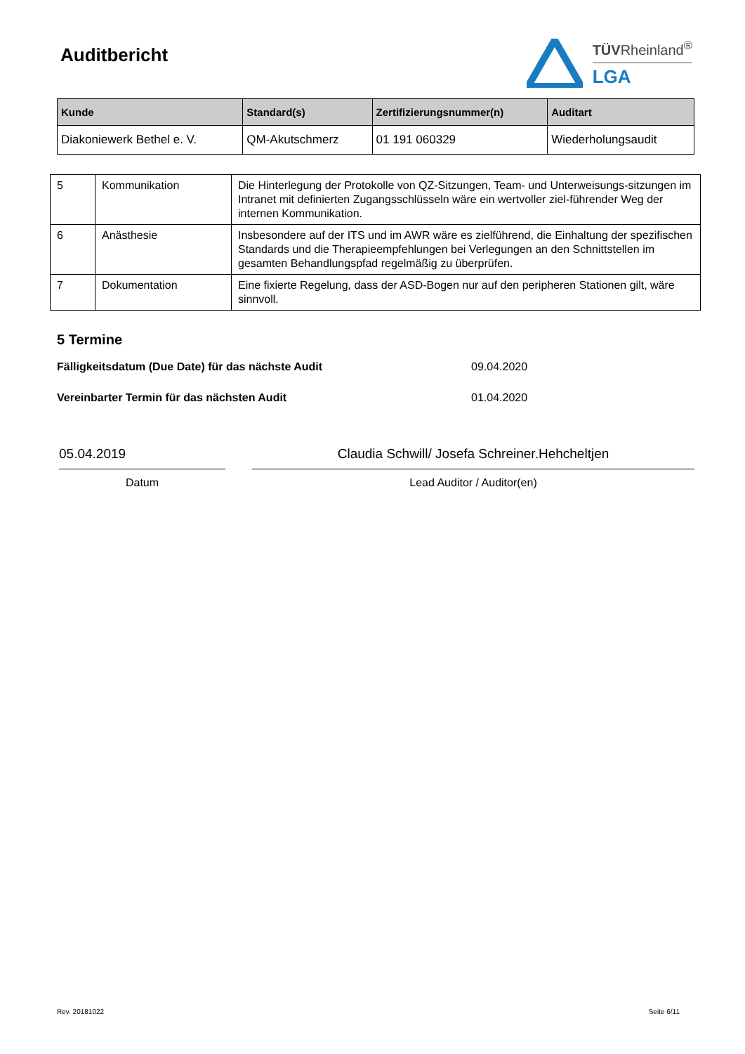Auditbericht
TÜVRheinland<sup>®</sup>
LGA
| Kunde | Standard(s) | Zertifizierungsnummer(n) | Auditart |
| --- | --- | --- | --- |
| Diakoniewerk Bethel e. V. | QM-Akutschmerz | 01 191 060329 | Wiederholungsaudit |
| 5 | Kommunikation | Die Hinterlegung der Protokolle von QZ-Sitzungen, Team- und Unterweisungs-sitzungen im Intranet mit definierten Zugangsschlüsseln wäre ein wertvoller ziel-führender Weg der internen Kommunikation. |
| 6 | Anästhesie | Insbesondere auf der ITS und im AWR wäre es zielführend, die Einhaltung der spezifischen Standards und die Therapieempfehlungen bei Verlegungen an den Schnittstellen im gesamten Behandlungspfad regelmäßig zu überprüfen. |
| 7 | Dokumentation | Eine fixierte Regelung, dass der ASD-Bogen nur auf den peripheren Stationen gilt, wäre sinnvoll. |
5 Termine
Fälligkeitsdatum (Due Date) für das nächste Audit 09.04.2020
Vereinbarter Termin für das nächsten Audit 01.04.2020
05.04.2019
Datum
Claudia Schwill/ Josefa Schreiner.Hehcheltjen
Lead Auditor / Auditor(en)
Rev. 20181022 Seite 6/11